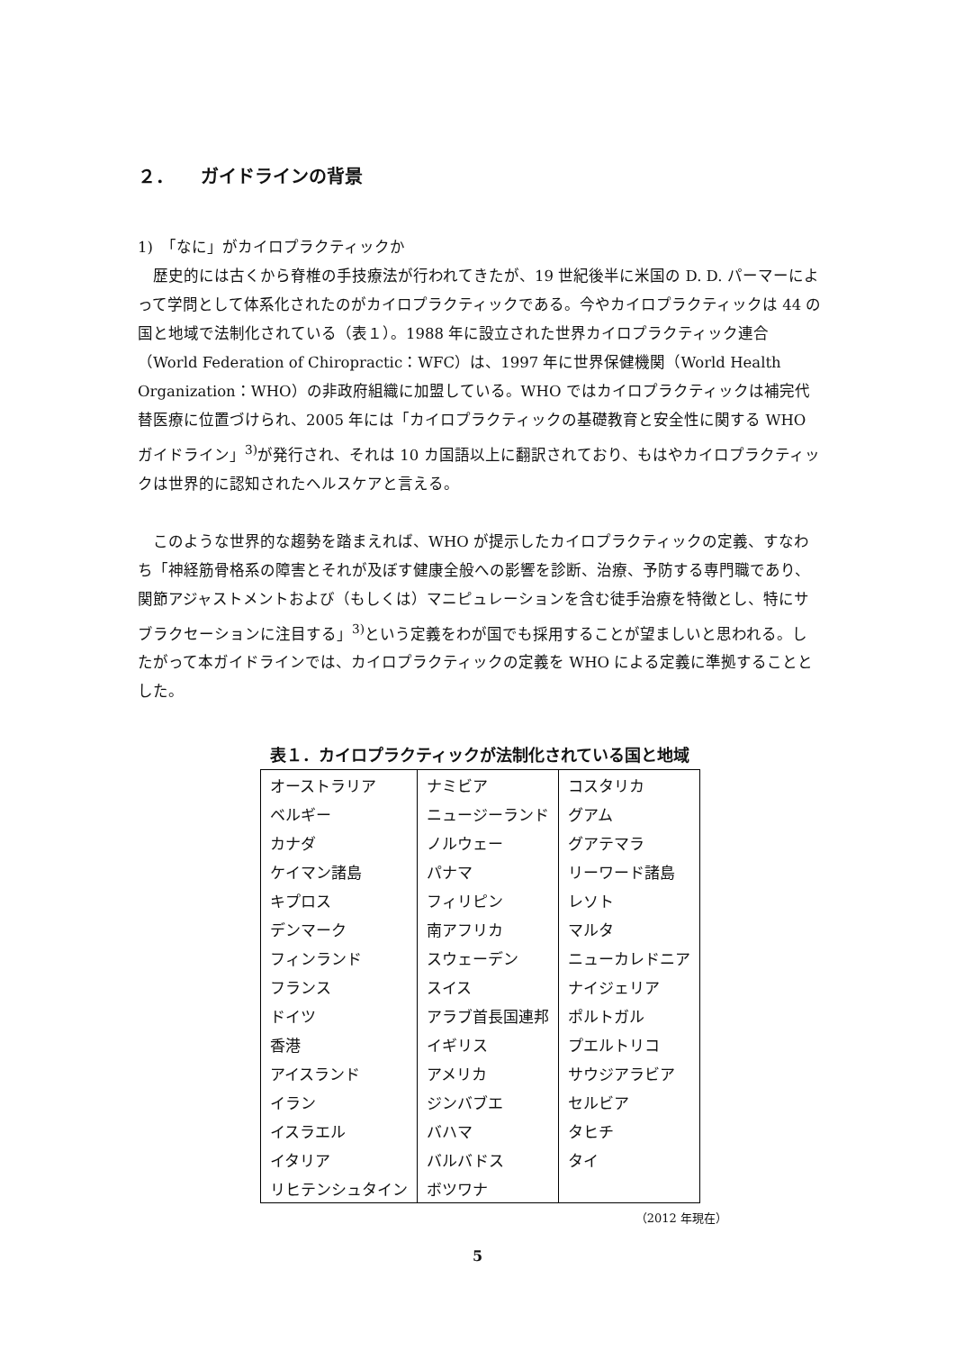２．　　ガイドラインの背景
1)　「なに」がカイロプラクティックか
　歴史的には古くから脊椎の手技療法が行われてきたが、19 世紀後半に米国の D. D. パーマーによって学問として体系化されたのがカイロプラクティックである。今やカイロプラクティックは 44 の国と地域で法制化されている（表１）。1988 年に設立された世界カイロプラクティック連合（World Federation of Chiropractic：WFC）は、1997 年に世界保健機関（World Health Organization：WHO）の非政府組織に加盟している。WHO ではカイロプラクティックは補完代替医療に位置づけられ、2005 年には「カイロプラクティックの基礎教育と安全性に関する WHO ガイドライン」<sup>3)</sup>が発行され、それは 10 カ国語以上に翻訳されており、もはやカイロプラクティックは世界的に認知されたヘルスケアと言える。
　このような世界的な趨勢を踏まえれば、WHO が提示したカイロプラクティックの定義、すなわち「神経筋骨格系の障害とそれが及ぼす健康全般への影響を診断、治療、予防する専門職であり、関節アジャストメントおよび（もしくは）マニピュレーションを含む徒手治療を特徴とし、特にサブラクセーションに注目する」<sup>3)</sup>という定義をわが国でも採用することが望ましいと思われる。したがって本ガイドラインでは、カイロプラクティックの定義を WHO による定義に準拠することとした。
表１．カイロプラクティックが法制化されている国と地域
| オーストラリア | ナミビア | コスタリカ |
| ベルギー | ニュージーランド | グアム |
| カナダ | ノルウェー | グアテマラ |
| ケイマン諸島 | パナマ | リーワード諸島 |
| キプロス | フィリピン | レソト |
| デンマーク | 南アフリカ | マルタ |
| フィンランド | スウェーデン | ニューカレドニア |
| フランス | スイス | ナイジェリア |
| ドイツ | アラブ首長国連邦 | ポルトガル |
| 香港 | イギリス | プエルトリコ |
| アイスランド | アメリカ | サウジアラビア |
| イラン | ジンバブエ | セルビア |
| イスラエル | バハマ | タヒチ |
| イタリア | バルバドス | タイ |
| リヒテンシュタイン | ボツワナ | |
（2012 年現在）
5